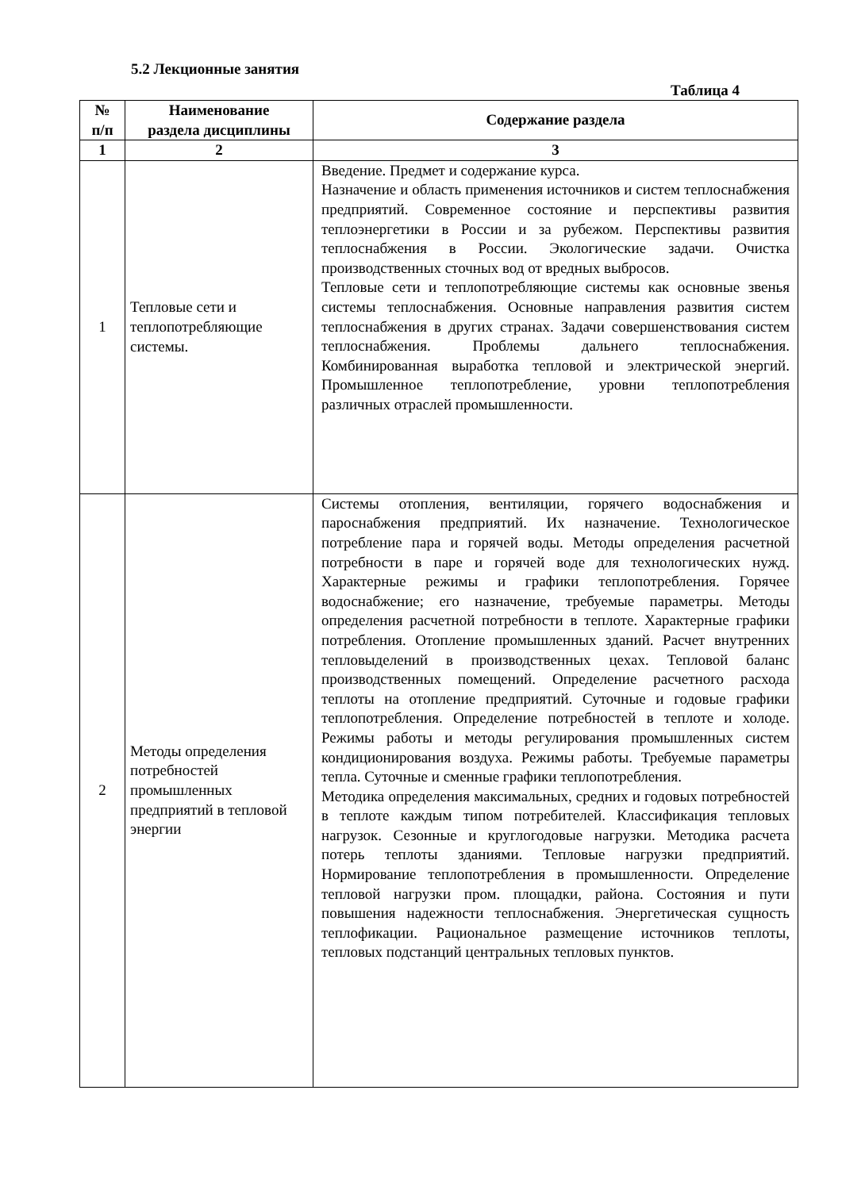5.2 Лекционные занятия
Таблица 4
| № п/п | Наименование раздела дисциплины | Содержание раздела |
| --- | --- | --- |
| 1 | 2 | 3 |
| 1 | Тепловые сети и теплопотребляющие системы. | Введение. Предмет и содержание курса. Назначение и область применения источников и систем теплоснабжения предприятий. Современное состояние и перспективы развития теплоэнергетики в России и за рубежом. Перспективы развития теплоснабжения в России. Экологические задачи. Очистка производственных сточных вод от вредных выбросов. Тепловые сети и теплопотребляющие системы как основные звенья системы теплоснабжения. Основные направления развития систем теплоснабжения в других странах. Задачи совершенствования систем теплоснабжения. Проблемы дальнего теплоснабжения. Комбинированная выработка тепловой и электрической энергий. Промышленное теплопотребление, уровни теплопотребления различных отраслей промышленности. |
| 2 | Методы определения потребностей промышленных предприятий в тепловой энергии | Системы отопления, вентиляции, горячего водоснабжения и пароснабжения предприятий. Их назначение. Технологическое потребление пара и горячей воды. Методы определения расчетной потребности в паре и горячей воде для технологических нужд. Характерные режимы и графики теплопотребления. Горячее водоснабжение; его назначение, требуемые параметры. Методы определения расчетной потребности в теплоте. Характерные графики потребления. Отопление промышленных зданий. Расчет внутренних тепловыделений в производственных цехах. Тепловой баланс производственных помещений. Определение расчетного расхода теплоты на отопление предприятий. Суточные и годовые графики теплопотребления. Определение потребностей в теплоте и холоде. Режимы работы и методы регулирования промышленных систем кондиционирования воздуха. Режимы работы. Требуемые параметры тепла. Суточные и сменные графики теплопотребления. Методика определения максимальных, средних и годовых потребностей в теплоте каждым типом потребителей. Классификация тепловых нагрузок. Сезонные и круглогодовые нагрузки. Методика расчета потерь теплоты зданиями. Тепловые нагрузки предприятий. Нормирование теплопотребления в промышленности. Определение тепловой нагрузки пром. площадки, района. Состояния и пути повышения надежности теплоснабжения. Энергетическая сущность теплофикации. Рациональное размещение источников теплоты, тепловых подстанций центральных тепловых пунктов. |